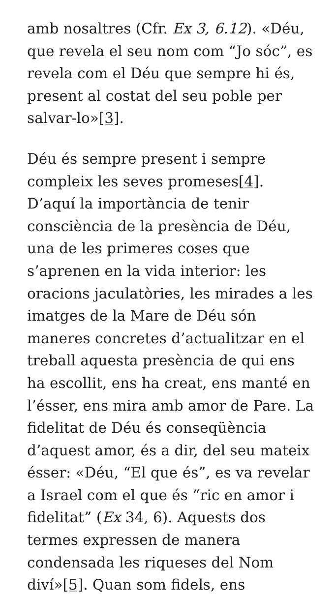amb nosaltres (Cfr. Ex 3, 6.12). «Déu, que revela el seu nom com “Jo sóc”, es revela com el Déu que sempre hi és, present al costat del seu poble per salvar-lo»[3].
Déu és sempre present i sempre compleix les seves promeses[4]. D’aquí la importància de tenir consciència de la presència de Déu, una de les primeres coses que s’aprenen en la vida interior: les oracions jaculatòries, les mirades a les imatges de la Mare de Déu són maneres concretes d’actualitzar en el treball aquesta presència de qui ens ha escollit, ens ha creat, ens manté en l’ésser, ens mira amb amor de Pare. La fidelitat de Déu és conseqüència d’aquest amor, és a dir, del seu mateix ésser: «Déu, “El que és”, es va revelar a Israel com el que és “ric en amor i fidelitat” (Ex 34, 6). Aquests dos termes expressen de manera condensada les riqueses del Nom diví»[5]. Quan som fidels, ens